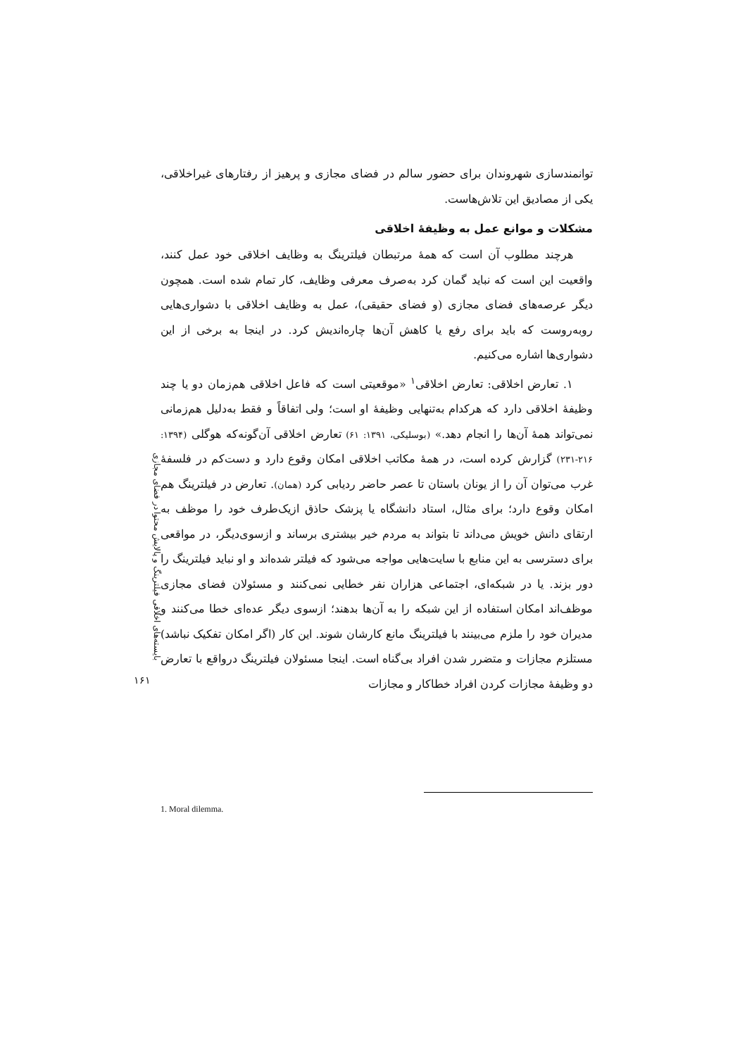توانمندسازی شهروندان برای حضور سالم در فضای مجازی و پرهیز از رفتارهای غیراخلاقی، یکی از مصادیق این تلاش‌هاست.
مشکلات و موانع عمل به وظیفهٔ اخلاقی
هرچند مطلوب آن است که همهٔ مرتبطان فیلترینگ به وظایف اخلاقی خود عمل کنند، واقعیت این است که نباید گمان کرد به‌صرف معرفی وظایف، کار تمام شده است. همچون دیگر عرصه‌های فضای مجازی (و فضای حقیقی)، عمل به وظایف اخلاقی با دشواری‌هایی روبه‌روست که باید برای رفع یا کاهش آن‌ها چاره‌اندیش کرد. در اینجا به برخی از این دشواری‌ها اشاره می‌کنیم.
۱. تعارض اخلاقی: تعارض اخلاقی<sup>۱</sup> «موقعیتی است که فاعل اخلاقی هم‌زمان دو یا چند وظیفهٔ اخلاقی دارد که هرکدام به‌تنهایی وظیفهٔ او است؛ ولی اتفاقاً و فقط به‌دلیل هم‌زمانی نمی‌تواند همهٔ آن‌ها را انجام دهد.» (بوسلیکی، ۱۳۹۱: ۶۱) تعارض اخلاقی آن‌گونه‌که هوگلی (۱۳۹۴: ۲۱۶-۲۳۱) گزارش کرده است، در همهٔ مکاتب اخلاقی امکان وقوع دارد و دست‌کم در فلسفهٔ غرب می‌توان آن را از یونان باستان تا عصر حاضر ردیابی کرد (همان). تعارض در فیلترینگ هم امکان وقوع دارد؛ برای مثال، استاد دانشگاه یا پزشک حاذق ازیک‌طرف خود را موظف به ارتقای دانش خویش می‌داند تا بتواند به مردم خیر بیشتری برساند و ازسوی‌دیگر، در مواقعی برای دسترسی به این منابع با سایت‌هایی مواجه می‌شود که فیلتر شده‌اند و او نباید فیلترینگ را دور بزند. یا در شبکه‌ای، اجتماعی هزاران نفر خطایی نمی‌کنند و مسئولان فضای مجازی موظف‌اند امکان استفاده از این شبکه را به آن‌ها بدهند؛ ازسوی دیگر عده‌ای خطا می‌کنند و مدیران خود را ملزم می‌بینند با فیلترینگ مانع کارشان شوند. این کار (اگر امکان تفکیک نباشد) مستلزم مجازات و متضرر شدن افراد بی‌گناه است. اینجا مسئولان فیلترینگ درواقع با تعارض دو وظیفهٔ مجازات کردن افراد خطاکار و مجازات
بایسته‌های اخلاقی فیلترینگ و پالایش محتوا در فضای مجازی
۱۶۱
1. Moral dilemma.